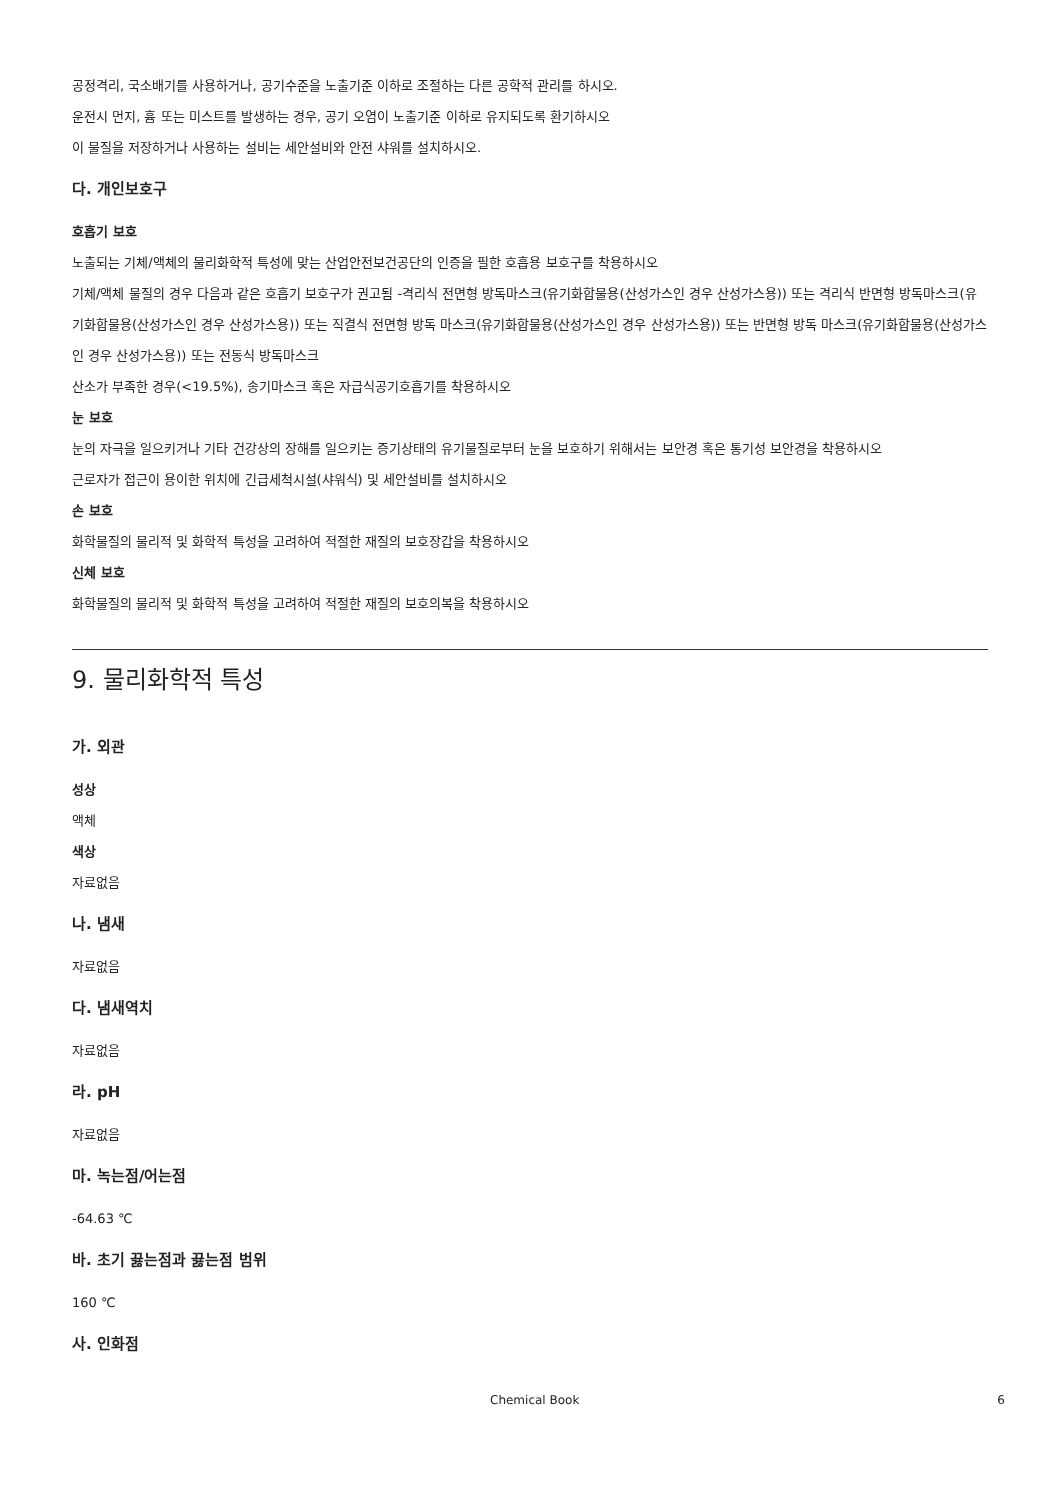공정격리, 국소배기를 사용하거나, 공기수준을 노출기준 이하로 조절하는 다른 공학적 관리를 하시오.
운전시 먼지, 흄 또는 미스트를 발생하는 경우, 공기 오염이 노출기준 이하로 유지되도록 환기하시오
이 물질을 저장하거나 사용하는 설비는 세안설비와 안전 샤워를 설치하시오.
다. 개인보호구
호흡기 보호
노출되는 기체/액체의 물리화학적 특성에 맞는 산업안전보건공단의 인증을 필한 호흡용 보호구를 착용하시오
기체/액체 물질의 경우 다음과 같은 호흡기 보호구가 권고됨 -격리식 전면형 방독마스크(유기화합물용(산성가스인 경우 산성가스용)) 또는 격리식 반면형 방독마스크(유기화합물용(산성가스인 경우 산성가스용)) 또는 직결식 전면형 방독 마스크(유기화합물용(산성가스인 경우 산성가스용)) 또는 반면형 방독 마스크(유기화합물용(산성가스인 경우 산성가스용)) 또는 전동식 방독마스크
산소가 부족한 경우(<19.5%), 송기마스크 혹은 자급식공기호흡기를 착용하시오
눈 보호
눈의 자극을 일으키거나 기타 건강상의 장해를 일으키는 증기상태의 유기물질로부터 눈을 보호하기 위해서는 보안경 혹은 통기성 보안경을 착용하시오
근로자가 접근이 용이한 위치에 긴급세척시설(샤워식) 및 세안설비를 설치하시오
손 보호
화학물질의 물리적 및 화학적 특성을 고려하여 적절한 재질의 보호장갑을 착용하시오
신체 보호
화학물질의 물리적 및 화학적 특성을 고려하여 적절한 재질의 보호의복을 착용하시오
9. 물리화학적 특성
가. 외관
성상
액체
색상
자료없음
나. 냄새
자료없음
다. 냄새역치
자료없음
라. pH
자료없음
마. 녹는점/어는점
-64.63 ℃
바. 초기 끓는점과 끓는점 범위
160 ℃
사. 인화점
Chemical Book 6